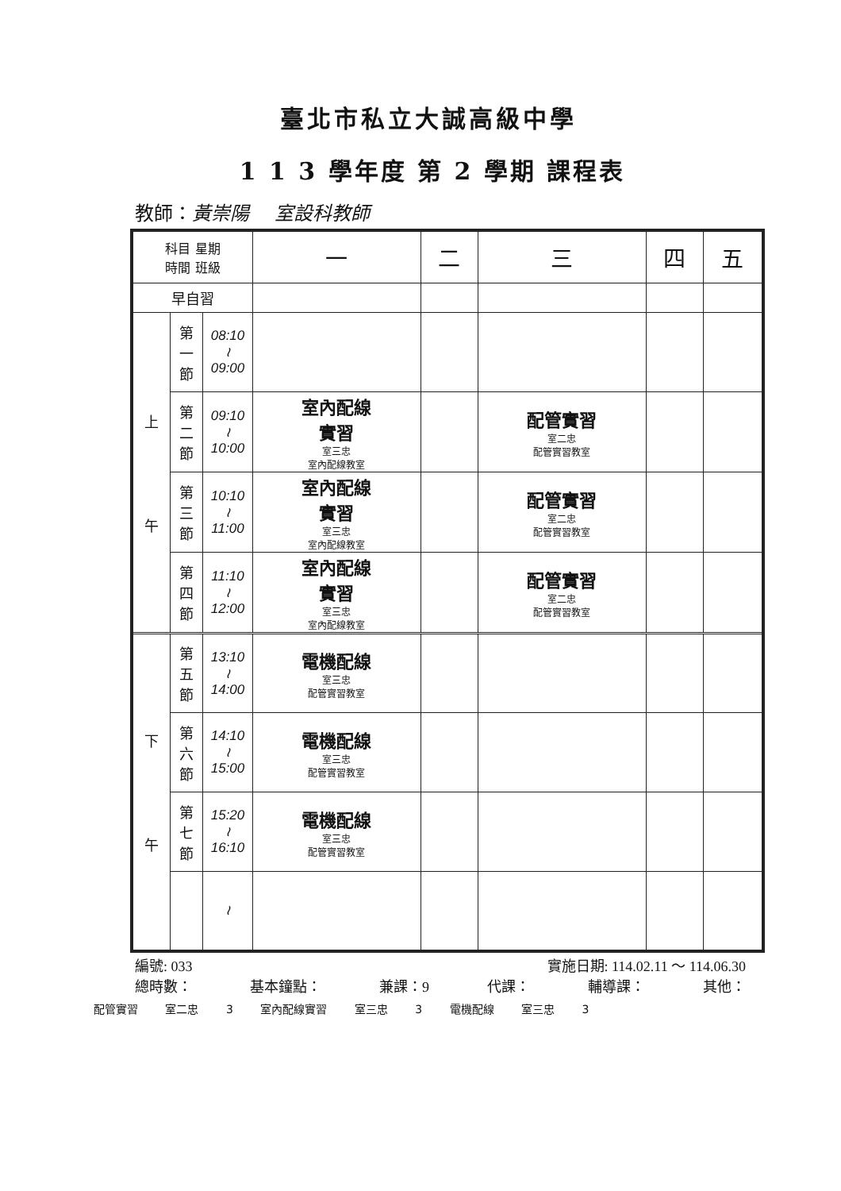臺北市私立大誠高級中學
1 1 3 學年度 第 2 學期 課程表
教師：黃崇陽　 室設科教師
| 科目 星期 時間 班級 | | | 一 | 二 | 三 | 四 | 五 |
| 早自習 | | | | | | | |
| 上 午 | 第 一 節 | 08:10 ≀ 09:00 | | | | | |
| | 第 二 節 | 09:10 ≀ 10:00 | 室內配線 實習 室三忠 室內配線教室 | | 配管實習 室二忠 配管實習教室 | | |
| | 第 三 節 | 10:10 ≀ 11:00 | 室內配線 實習 室三忠 室內配線教室 | | 配管實習 室二忠 配管實習教室 | | |
| | 第 四 節 | 11:10 ≀ 12:00 | 室內配線 實習 室三忠 室內配線教室 | | 配管實習 室二忠 配管實習教室 | | |
| 下 午 | 第 五 節 | 13:10 ≀ 14:00 | 電機配線 室三忠 配管實習教室 | | | | |
| | 第 六 節 | 14:10 ≀ 15:00 | 電機配線 室三忠 配管實習教室 | | | | |
| | 第 七 節 | 15:20 ≀ 16:10 | 電機配線 室三忠 配管實習教室 | | | | |
| | | ≀ | | | | | |
編號: 033 實施日期: 114.02.11 ～ 114.06.30
總時數： 基本鐘點： 兼課：9 代課： 輔導課： 其他：
配管實習 室二忠 3 室內配線實習 室三忠 3 電機配線 室三忠 3